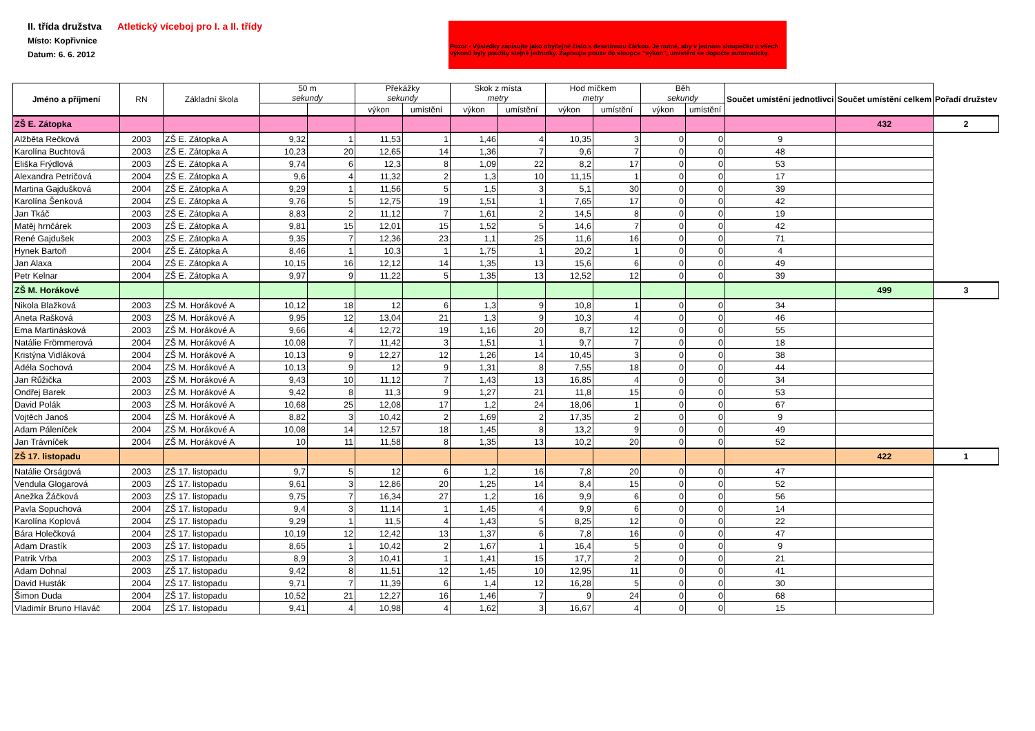II. třída družstva
Místo: Kopřivnice
Datum: 6. 6. 2012
Atletický víceboj pro I. a II. třídy
Pozor - Výsledky zapisujte jako obyčejné číslo s desetinnou čárkou. Je nutné, aby v jednom sloupečku u všech výkonů byly použity stejné jednotky. Zapisujte pouze do sloupce "výkon", umístění se dopočte automaticky.
| Jméno a příjmení | RN | Základní škola | 50 m sekundy | | Překážky sekundy | | Skok z místa metry | | Hod míčkem metry | | Běh sekundy | | Součet umístění jednotlivci | Součet umístění celkem | Pořadí družstev |
| --- | --- | --- | --- | --- | --- | --- | --- | --- | --- | --- | --- | --- | --- | --- | --- |
| | | | | | výkon | umístění | výkon | umístění | výkon | umístění | výkon | umístění | | | |
| ZŠ E. Zátopka | | | | | | | | | | | | | | 432 | 2 |
| Alžběta Rečková | 2003 | ZŠ E. Zátopka A | 9,32 | 1 | 11,53 | 1 | 1,46 | 4 | 10,35 | 3 | 0 | 0 | 9 | | |
| Karolína Buchtová | 2003 | ZŠ E. Zátopka A | 10,23 | 20 | 12,65 | 14 | 1,36 | 7 | 9,6 | 7 | 0 | 0 | 48 | | |
| Eliška Frýdlová | 2003 | ZŠ E. Zátopka A | 9,74 | 6 | 12,3 | 8 | 1,09 | 22 | 8,2 | 17 | 0 | 0 | 53 | | |
| Alexandra Petričová | 2004 | ZŠ E. Zátopka A | 9,6 | 4 | 11,32 | 2 | 1,3 | 10 | 11,15 | 1 | 0 | 0 | 17 | | |
| Martina Gajdušková | 2004 | ZŠ E. Zátopka A | 9,29 | 1 | 11,56 | 5 | 1,5 | 3 | 5,1 | 30 | 0 | 0 | 39 | | |
| Karolína Šenková | 2004 | ZŠ E. Zátopka A | 9,76 | 5 | 12,75 | 19 | 1,51 | 1 | 7,65 | 17 | 0 | 0 | 42 | | |
| Jan Tkáč | 2003 | ZŠ E. Zátopka A | 8,83 | 2 | 11,12 | 7 | 1,61 | 2 | 14,5 | 8 | 0 | 0 | 19 | | |
| Matěj hrnčárek | 2003 | ZŠ E. Zátopka A | 9,81 | 15 | 12,01 | 15 | 1,52 | 5 | 14,6 | 7 | 0 | 0 | 42 | | |
| René Gajdušek | 2003 | ZŠ E. Zátopka A | 9,35 | 7 | 12,36 | 23 | 1,1 | 25 | 11,6 | 16 | 0 | 0 | 71 | | |
| Hynek Bartoň | 2004 | ZŠ E. Zátopka A | 8,46 | 1 | 10,3 | 1 | 1,75 | 1 | 20,2 | 1 | 0 | 0 | 4 | | |
| Jan Alaxa | 2004 | ZŠ E. Zátopka A | 10,15 | 16 | 12,12 | 14 | 1,35 | 13 | 15,6 | 6 | 0 | 0 | 49 | | |
| Petr Kelnar | 2004 | ZŠ E. Zátopka A | 9,97 | 9 | 11,22 | 5 | 1,35 | 13 | 12,52 | 12 | 0 | 0 | 39 | | |
| ZŠ M. Horákové | | | | | | | | | | | | | | 499 | 3 |
| Nikola Blažková | 2003 | ZŠ M. Horákové A | 10,12 | 18 | 12 | 6 | 1,3 | 9 | 10,8 | 1 | 0 | 0 | 34 | | |
| Aneta Rašková | 2003 | ZŠ M. Horákové A | 9,95 | 12 | 13,04 | 21 | 1,3 | 9 | 10,3 | 4 | 0 | 0 | 46 | | |
| Ema Martinásková | 2003 | ZŠ M. Horákové A | 9,66 | 4 | 12,72 | 19 | 1,16 | 20 | 8,7 | 12 | 0 | 0 | 55 | | |
| Natálie Frömmerová | 2004 | ZŠ M. Horákové A | 10,08 | 7 | 11,42 | 3 | 1,51 | 1 | 9,7 | 7 | 0 | 0 | 18 | | |
| Kristýna Vidláková | 2004 | ZŠ M. Horákové A | 10,13 | 9 | 12,27 | 12 | 1,26 | 14 | 10,45 | 3 | 0 | 0 | 38 | | |
| Adéla Sochová | 2004 | ZŠ M. Horákové A | 10,13 | 9 | 12 | 9 | 1,31 | 8 | 7,55 | 18 | 0 | 0 | 44 | | |
| Jan Růžička | 2003 | ZŠ M. Horákové A | 9,43 | 10 | 11,12 | 7 | 1,43 | 13 | 16,85 | 4 | 0 | 0 | 34 | | |
| Ondřej Barek | 2003 | ZŠ M. Horákové A | 9,42 | 8 | 11,3 | 9 | 1,27 | 21 | 11,8 | 15 | 0 | 0 | 53 | | |
| David Polák | 2003 | ZŠ M. Horákové A | 10,68 | 25 | 12,08 | 17 | 1,2 | 24 | 18,06 | 1 | 0 | 0 | 67 | | |
| Vojtěch Janoš | 2004 | ZŠ M. Horákové A | 8,82 | 3 | 10,42 | 2 | 1,69 | 2 | 17,35 | 2 | 0 | 0 | 9 | | |
| Adam Páleníček | 2004 | ZŠ M. Horákové A | 10,08 | 14 | 12,57 | 18 | 1,45 | 8 | 13,2 | 9 | 0 | 0 | 49 | | |
| Jan Trávníček | 2004 | ZŠ M. Horákové A | 10 | 11 | 11,58 | 8 | 1,35 | 13 | 10,2 | 20 | 0 | 0 | 52 | | |
| ZŠ 17. listopadu | | | | | | | | | | | | | | 422 | 1 |
| Natálie Orságová | 2003 | ZŠ 17. listopadu | 9,7 | 5 | 12 | 6 | 1,2 | 16 | 7,8 | 20 | 0 | 0 | 47 | | |
| Vendula Glogarová | 2003 | ZŠ 17. listopadu | 9,61 | 3 | 12,86 | 20 | 1,25 | 14 | 8,4 | 15 | 0 | 0 | 52 | | |
| Anežka Žáčková | 2003 | ZŠ 17. listopadu | 9,75 | 7 | 16,34 | 27 | 1,2 | 16 | 9,9 | 6 | 0 | 0 | 56 | | |
| Pavla Sopuchová | 2004 | ZŠ 17. listopadu | 9,4 | 3 | 11,14 | 1 | 1,45 | 4 | 9,9 | 6 | 0 | 0 | 14 | | |
| Karolína Koplová | 2004 | ZŠ 17. listopadu | 9,29 | 1 | 11,5 | 4 | 1,43 | 5 | 8,25 | 12 | 0 | 0 | 22 | | |
| Bára Holečková | 2004 | ZŠ 17. listopadu | 10,19 | 12 | 12,42 | 13 | 1,37 | 6 | 7,8 | 16 | 0 | 0 | 47 | | |
| Adam Drastík | 2003 | ZŠ 17. listopadu | 8,65 | 1 | 10,42 | 2 | 1,67 | 1 | 16,4 | 5 | 0 | 0 | 9 | | |
| Patrik Vrba | 2003 | ZŠ 17. listopadu | 8,9 | 3 | 10,41 | 1 | 1,41 | 15 | 17,7 | 2 | 0 | 0 | 21 | | |
| Adam Dohnal | 2003 | ZŠ 17. listopadu | 9,42 | 8 | 11,51 | 12 | 1,45 | 10 | 12,95 | 11 | 0 | 0 | 41 | | |
| David Husták | 2004 | ZŠ 17. listopadu | 9,71 | 7 | 11,39 | 6 | 1,4 | 12 | 16,28 | 5 | 0 | 0 | 30 | | |
| Šimon Duda | 2004 | ZŠ 17. listopadu | 10,52 | 21 | 12,27 | 16 | 1,46 | 7 | 9 | 24 | 0 | 0 | 68 | | |
| Vladimír Bruno Hlaváč | 2004 | ZŠ 17. listopadu | 9,41 | 4 | 10,98 | 4 | 1,62 | 3 | 16,67 | 4 | 0 | 0 | 15 | | |